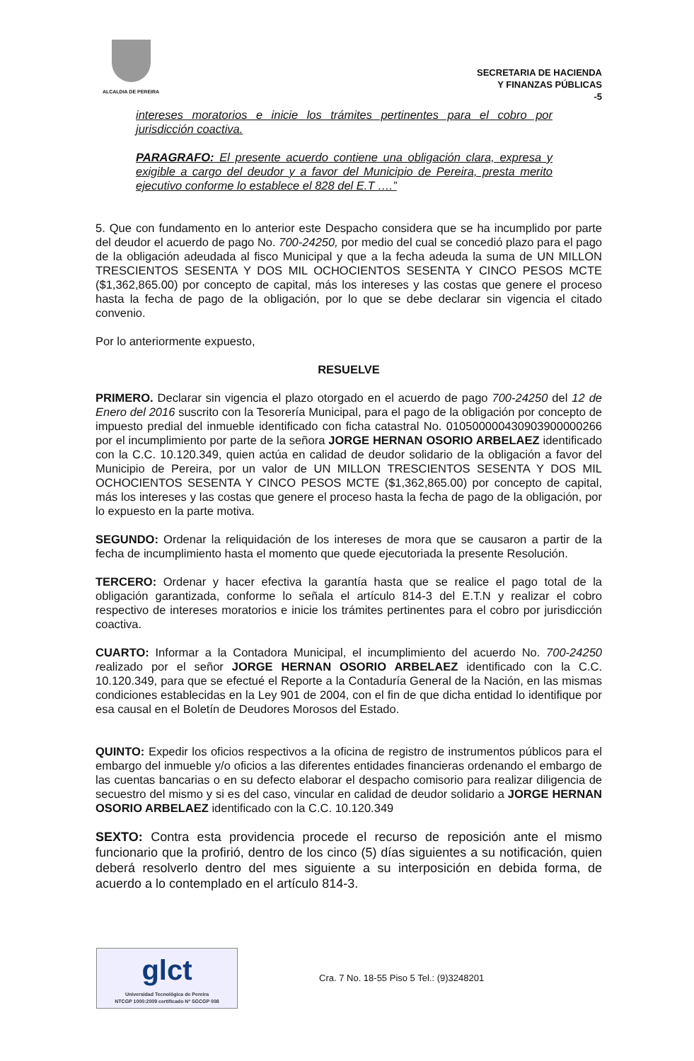ALCALDIA DE PEREIRA
SECRETARIA DE HACIENDA
Y FINANZAS PÚBLICAS
-5
intereses moratorios e inicie los trámites pertinentes para el cobro por jurisdicción coactiva.
PARAGRAFO: El presente acuerdo contiene una obligación clara, expresa y exigible a cargo del deudor y a favor del Municipio de Pereira, presta merito ejecutivo conforme lo establece el 828 del E.T ….”
5. Que con fundamento en lo anterior este Despacho considera que se ha incumplido por parte del deudor el acuerdo de pago No. 700-24250, por medio del cual se concedió plazo para el pago de la obligación adeudada al fisco Municipal y que a la fecha adeuda la suma de UN MILLON TRESCIENTOS SESENTA Y DOS MIL OCHOCIENTOS SESENTA Y CINCO PESOS MCTE ($1,362,865.00) por concepto de capital, más los intereses y las costas que genere el proceso hasta la fecha de pago de la obligación, por lo que se debe declarar sin vigencia el citado convenio.
Por lo anteriormente expuesto,
RESUELVE
PRIMERO. Declarar sin vigencia el plazo otorgado en el acuerdo de pago 700-24250 del 12 de Enero del 2016 suscrito con la Tesorería Municipal, para el pago de la obligación por concepto de impuesto predial del inmueble identificado con ficha catastral No. 010500000430903900000266 por el incumplimiento por parte de la señora JORGE HERNAN OSORIO ARBELAEZ identificado con la C.C. 10.120.349, quien actúa en calidad de deudor solidario de la obligación a favor del Municipio de Pereira, por un valor de UN MILLON TRESCIENTOS SESENTA Y DOS MIL OCHOCIENTOS SESENTA Y CINCO PESOS MCTE ($1,362,865.00) por concepto de capital, más los intereses y las costas que genere el proceso hasta la fecha de pago de la obligación, por lo expuesto en la parte motiva.
SEGUNDO: Ordenar la reliquidación de los intereses de mora que se causaron a partir de la fecha de incumplimiento hasta el momento que quede ejecutoriada la presente Resolución.
TERCERO: Ordenar y hacer efectiva la garantía hasta que se realice el pago total de la obligación garantizada, conforme lo señala el artículo 814-3 del E.T.N y realizar el cobro respectivo de intereses moratorios e inicie los trámites pertinentes para el cobro por jurisdicción coactiva.
CUARTO: Informar a la Contadora Municipal, el incumplimiento del acuerdo No. 700-24250 realizado por el señor JORGE HERNAN OSORIO ARBELAEZ identificado con la C.C. 10.120.349, para que se efectué el Reporte a la Contaduría General de la Nación, en las mismas condiciones establecidas en la Ley 901 de 2004, con el fin de que dicha entidad lo identifique por esa causal en el Boletín de Deudores Morosos del Estado.
QUINTO: Expedir los oficios respectivos a la oficina de registro de instrumentos públicos para el embargo del inmueble y/o oficios a las diferentes entidades financieras ordenando el embargo de las cuentas bancarias o en su defecto elaborar el despacho comisorio para realizar diligencia de secuestro del mismo y si es del caso, vincular en calidad de deudor solidario a JORGE HERNAN OSORIO ARBELAEZ identificado con la C.C. 10.120.349
SEXTO: Contra esta providencia procede el recurso de reposición ante el mismo funcionario que la profirió, dentro de los cinco (5) días siguientes a su notificación, quien deberá resolverlo dentro del mes siguiente a su interposición en debida forma, de acuerdo a lo contemplado en el artículo 814-3.
glct
Universidad Tecnológica de Pereira
NTCGP 1000:2009 certificado Nº SGCGP 008
Cra. 7 No. 18-55 Piso 5 Tel.: (9)3248201